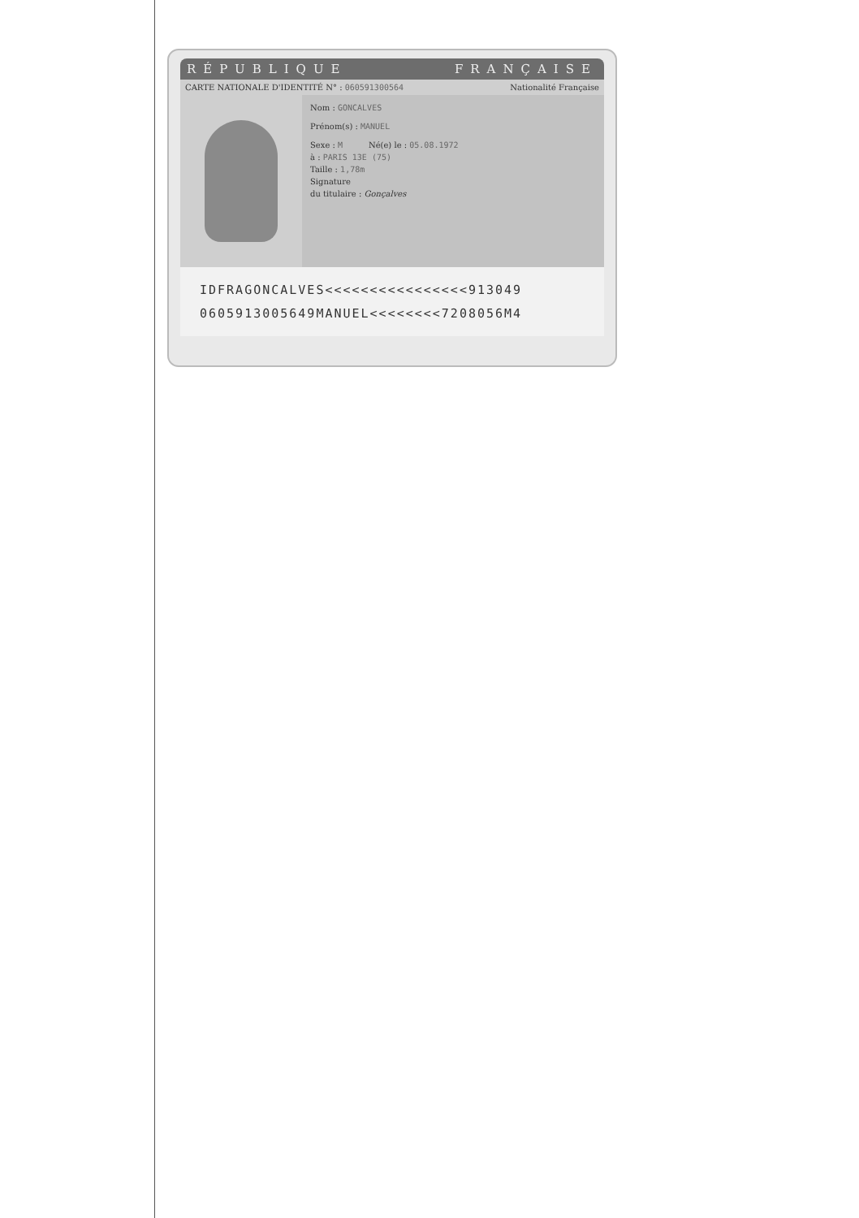RÉPUBLIQUE FRANÇAISE
CARTE NATIONALE D'IDENTITÉ N° : 060591300564 Nationalité Française
Nom : GONCALVES
Prénom(s) : MANUEL
Sexe : M Né(e) le : 05.08.1972
à : PARIS 13E (75)
Taille : 1,78m
Signature
du titulaire : Gonçalves
IDFRAGONCALVES<<<<<<<<<<<<<<<<913049
060591300564​9MANUEL<<<<<<<<7208056M4